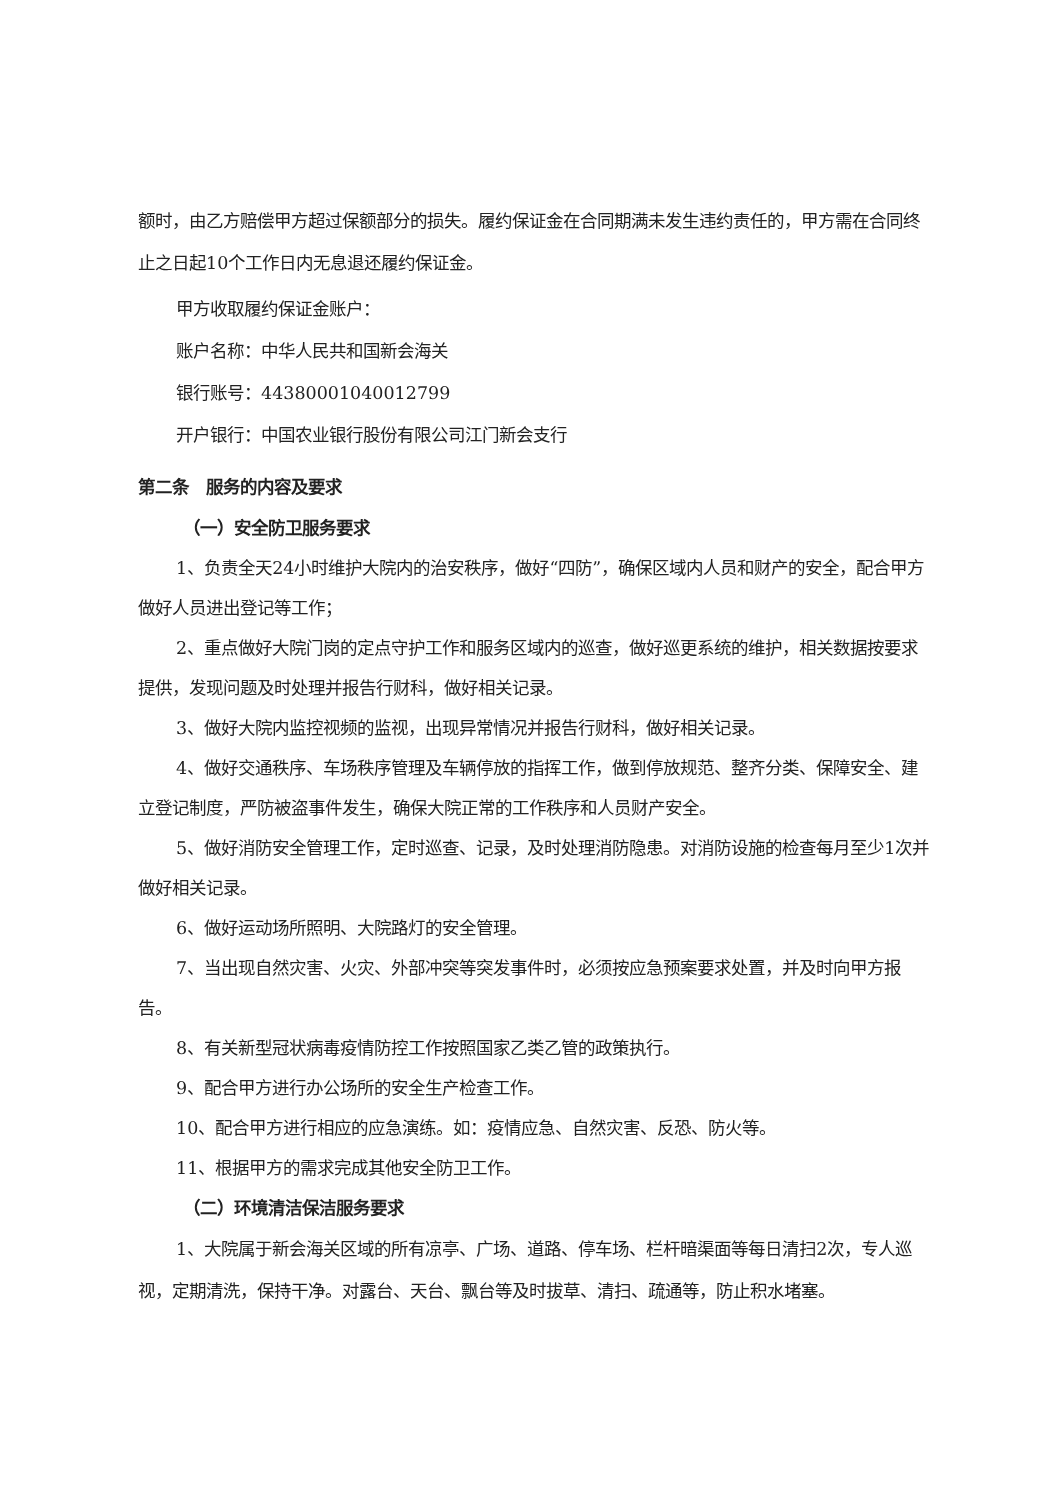额时，由乙方赔偿甲方超过保额部分的损失。履约保证金在合同期满未发生违约责任的，甲方需在合同终止之日起10个工作日内无息退还履约保证金。
甲方收取履约保证金账户：
账户名称：中华人民共和国新会海关
银行账号：44380001040012799
开户银行：中国农业银行股份有限公司江门新会支行
第二条　服务的内容及要求
（一）安全防卫服务要求
1、负责全天24小时维护大院内的治安秩序，做好“四防”，确保区域内人员和财产的安全，配合甲方做好人员进出登记等工作；
2、重点做好大院门岗的定点守护工作和服务区域内的巡查，做好巡更系统的维护，相关数据按要求提供，发现问题及时处理并报告行财科，做好相关记录。
3、做好大院内监控视频的监视，出现异常情况并报告行财科，做好相关记录。
4、做好交通秩序、车场秩序管理及车辆停放的指挥工作，做到停放规范、整齐分类、保障安全、建立登记制度，严防被盗事件发生，确保大院正常的工作秩序和人员财产安全。
5、做好消防安全管理工作，定时巡查、记录，及时处理消防隐患。对消防设施的检查每月至少1次并做好相关记录。
6、做好运动场所照明、大院路灯的安全管理。
7、当出现自然灾害、火灾、外部冲突等突发事件时，必须按应急预案要求处置，并及时向甲方报告。
8、有关新型冠状病毒疫情防控工作按照国家乙类乙管的政策执行。
9、配合甲方进行办公场所的安全生产检查工作。
10、配合甲方进行相应的应急演练。如：疫情应急、自然灾害、反恐、防火等。
11、根据甲方的需求完成其他安全防卫工作。
（二）环境清洁保洁服务要求
1、大院属于新会海关区域的所有凉亭、广场、道路、停车场、栏杆暗渠面等每日清扫2次，专人巡视，定期清洗，保持干净。对露台、天台、飘台等及时拔草、清扫、疏通等，防止积水堵塞。